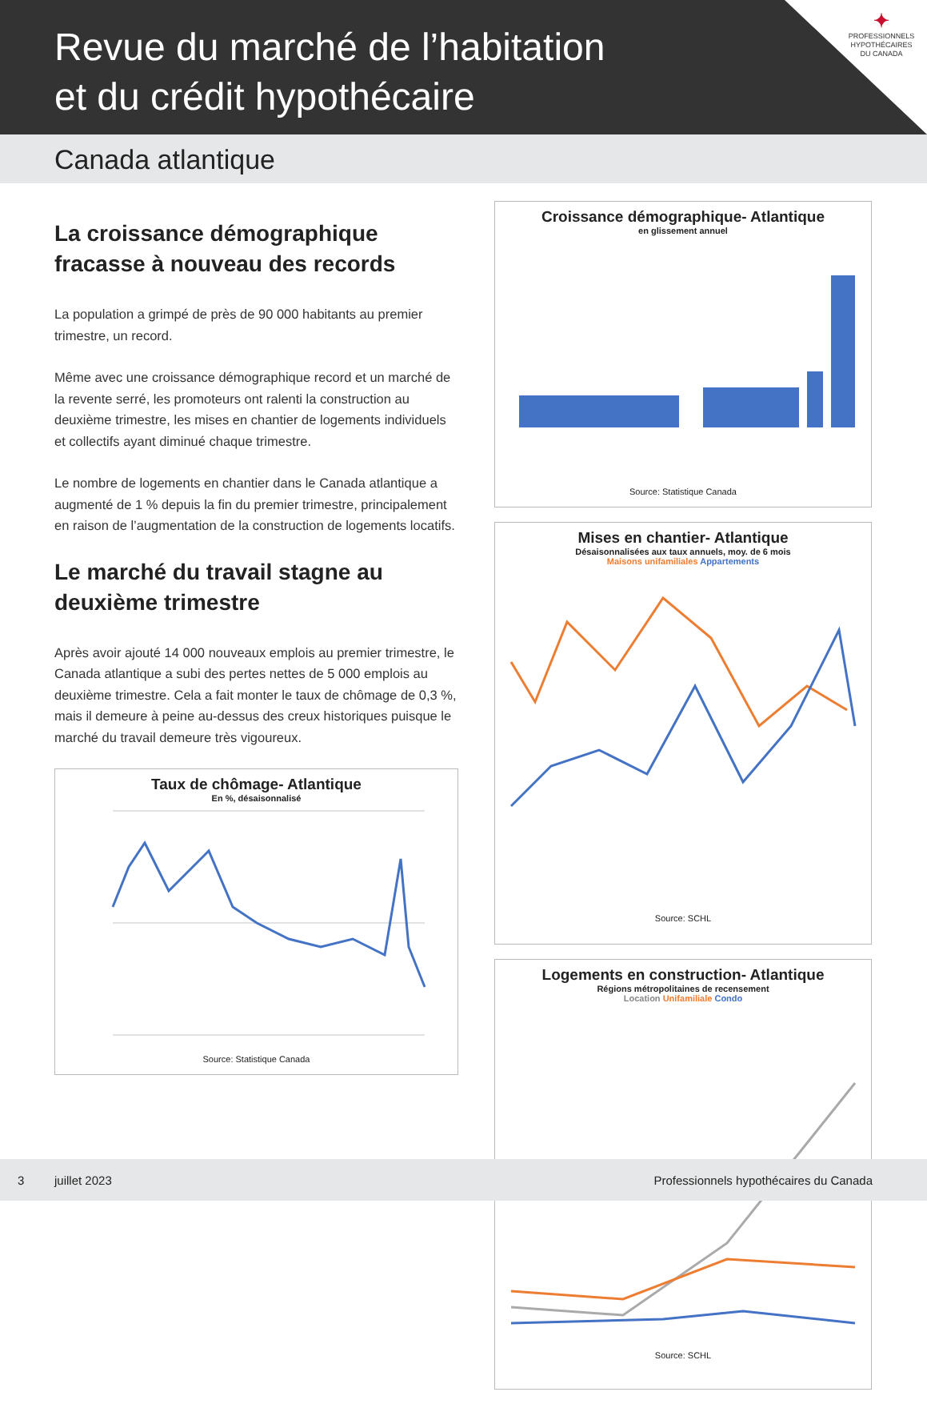Revue du marché de l’habitation
et du crédit hypothécaire
✦
PROFESSIONNELS HYPOTHÉCAIRES DU CANADA
Canada atlantique
La croissance démographique fracasse à nouveau des records
La population a grimpé de près de 90 000 habitants au premier trimestre, un record.
Même avec une croissance démographique record et un marché de la revente serré, les promoteurs ont ralenti la construction au deuxième trimestre, les mises en chantier de logements individuels et collectifs ayant diminué chaque trimestre.
Le nombre de logements en chantier dans le Canada atlantique a augmenté de 1 % depuis la fin du premier trimestre, principalement en raison de l’augmentation de la construction de logements locatifs.
Le marché du travail stagne au deuxième trimestre
Après avoir ajouté 14 000 nouveaux emplois au premier trimestre, le Canada atlantique a subi des pertes nettes de 5 000 emplois au deuxième trimestre. Cela a fait monter le taux de chômage de 0,3 %, mais il demeure à peine au-dessus des creux historiques puisque le marché du travail demeure très vigoureux.
Taux de chômage- Atlantique
En %, désaisonnalisé
Source: Statistique Canada
Croissance démographique- Atlantique
en glissement annuel
Source: Statistique Canada
Mises en chantier- Atlantique
Désaisonnalisées aux taux annuels, moy. de 6 mois
Maisons unifamiliales Appartements
Source: SCHL
Logements en construction- Atlantique
Régions métropolitaines de recensement
Location Unifamiliale Condo
Source: SCHL
3 juillet 2023 Professionnels hypothécaires du Canada